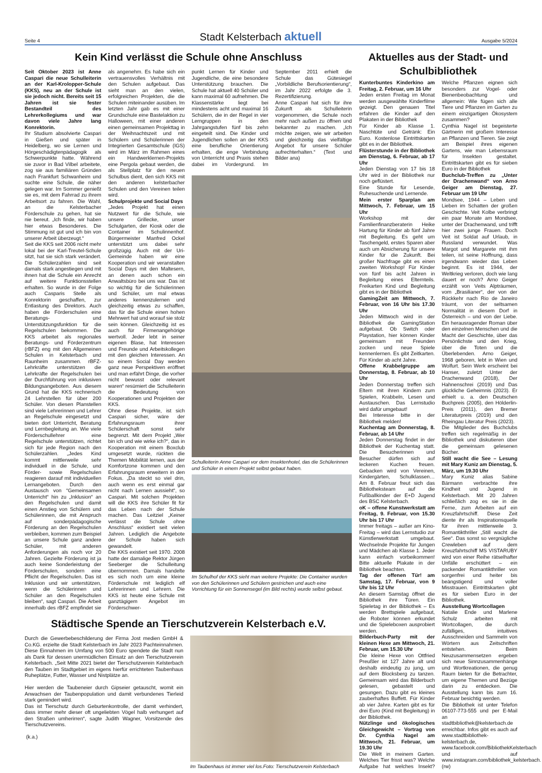Seite 4 Stadt Kelsterbach aktuell Ausgabe 5/2024
Kein Kind verlässt die Schule ohne Anschluss
Seit Oktober 2023 ist Anne Caspari die neue Schulleiterin an der Karl-Krolopper-Schule (KKS), neu an der Schule ist sie jedoch nicht. Bereits seit 15 Jahren ist sie fester Bestandteil des Lehrerkollegiums und war davon viele Jahre lang Konrektorin.
Ihr Studium absolvierte Caspari in Gießen und später in Heidelberg, wo sie Lernen und Hörgeschädigtenpädagogik als Schwerpunkte hatte. Während sie zuvor in Bad Vilbel arbeitete, zog sie aus familiären Gründen nach Frankfurt Schwanheim und suchte eine Schule, die näher gelegen war. Im Sommer genießt sie es, mit dem Fahrrad zu ihrem Arbeitsort zu fahren. Die Wahl, an die Kelsterbacher Förderschule zu gehen, hat sie nie bereut. „Ich finde, wir haben hier etwas Besonderes. Die Stimmung ist gut und ich bin von unserer Arbeit überzeugt.“
Seit die KKS seit 2006 nicht mehr lokal bei der Karl-Treutel-Schule sitzt, hat sie sich stark verändert. Die Schülerzahlen sind seit damals stark angestiegen und mit ihnen hat die Schule ein Anrecht auf weitere Funktionsstellen erhalten. So wurde in der Folge auch Casparis Stelle als Konrektorin geschaffen, zur Entlastung des Direktors. Auch haben die Förderschulen eine Beratungs- und Unterstützungsfunktion für die Regelschulen bekommen. Die KKS arbeitet als regionales Beratungs- und Förderzentrum (rBFZ) eng mit den Allgemeinen Schulen in Kelsterbach und Raunheim zusammen. rBFZ-Lehrkräfte unterstützen die Lehrkräfte der Regelschulen bei der Durchführung von inklusiven Bildungsangeboten. Aus diesem Grund hat die KKS rechnerisch 24 Lehrstellen für über 200 Schüler. Von diesen Planstellen sind viele Lehrerinnen und Lehrer an Regelschule eingesetzt und bieten dort Unterricht, Beratung und Lernbegleitung an. Wie viele Förderschullehrer eine Regelschule unterstützen, richtet sich für jede Region nach den Schülerzahlen. „Jedes Kind kommt mittlerweile sehr individuell in die Schule, und Förder- sowie Regelschulen reagieren darauf mit individuellen Lernangeboten. Durch den Austausch von “Gemeinsamen Unterricht“ hin zu „Inklusion“ an den Regelschulen und damit einen Anstieg von Schülern und Schülerinnen, die mit Anspruch auf sonderpädagogische Förderung an den Regelschulen verbleiben, kommen zum Beispiel an unsere Schule ganz andere Schüler, mit anderen Anforderungen als noch vor 20 Jahren. Gezielte Förderung ist ja auch keine Sonderleistung der Förderschulen, sondern eine Pflicht der Regelschulen. Das ist Inklusion und wir unterstützen, wenn die Schülerinnen und Schüler an den Regelschulen bleiben“, sagt Caspari. Die Arbeit innerhalb des rBFZ empfindet sie als angenehm. Es habe sich ein vertrauensvolles Verhältnis mit den Schulen aufgebaut. Das sieht man an den vielen, erfolgreichen Projekten, die die Schulen miteinander ausüben. Im letzten Jahr gab es mit einer Grundschule eine Bastelaktion zu Halloween, mit einer anderen einen gemeinsamen Projekttag in der Weihnachtszeit und mit Schülern und Schülerinnen der Integrierten Gesamtschule (IGS) wird im März im Rahmen eines ein Handwerklernen-Projekts eine Pergola gebaut werden, die als Stellplatz für den neuen Schulbus dient, den sich KKS mit den anderen kelsterbacher Schulen und den Vereinen teilen wird.
Schulprojekte und Social Days
„Jedes Projekt hat einen Nutzwert für die Schule, wie unsere Grillecke, unser Schulgarten, der Kiosk oder die Container im Schulinnenhof. Bürgermeister Manfred Ockel unterstützt uns dabei sehr großzügig. Auch mit der Uri-Gemeinde haben wir eine Kooperation und wir veranstalten Social Days mit den Maltesern, an denen auch schon ein Anwaltsbüro bei uns war. Das ist so wichtig für die Schülerinnen und Schüler, um mal etwas anderes kennenzulernen und gleichzeitig etwas zu schaffen, das für die Schule einen hohen Mehrwert hat und worauf sie stolz sein können. Gleichzeitig ist es auch für Firmenangehörige wertvoll. Jeder lebt in seiner eigenen Blase, hat Interessen und Freunde und Arbeitskollegen mit den gleichen Interessen. An so einem Social Day werden ganz neue Perspektiven eröffnet und man erfährt Dinge, die vorher nicht bewusst oder relevant waren“ resümiert die Schulleiterin die Bedeutung von Kooperationen und Projekten der KKS.
Ohne diese Projekte, ist sich Caspari sicher, wäre der Erfahrungsraum ihrer Schülerschaft sonst sehr begrenzt. Mit dem Projekt „Wer bin ich und wie wirke ich?“, das in Kooperation mit einem Boxclub umgesetzt wurde, rückten die Themen Mobilität lernen, aus der Komfortzone kommen und den Erfahrungsraum erweitern in den Fokus. „Da steckt so viel drin, auch wenn es erst einmal gar nicht nach Lernen aussieht“, so Caspari. Mit solchen Projekten will die KKS ihre Schüler fit für das Leben nach der Schule machen. Das Leitziel „Keiner verlässt die Schule ohne Anschluss“ existiert seit vielen Jahren. Lediglich die Angebote der Schule haben sich gewandelt.
Die KKS existiert seit 1970. 2008 hatte der damalige Rektor Jürgen Seeberger die Schulleitung übernommen. Damals handelte es sich noch um eine kleine Förderschule mit lediglich elf Lehrerinnen und Lehrern. Die KKS ist heute eine Schule mit ganztägigem Angebot im Förderschwer-
punkt Lernen für Kinder und Jugendliche, die eine besondere Unterstützung brauchen. Die Schule hat aktuell 40 Schüler und kann maximal 60 aufnehmen. Die Klassenstärke liegt bei mindestens acht und maximal 16 Schülern, die in der Regel in vier Lerngruppen in den Jahrgangstufen fünf bis zehn eingeteilt sind. Die Kinder und Jugendlichen sollen an der KKS eine berufliche Orientierung erhalten, die enge Verbindung von Unterricht und Praxis stehen dabei im Vordergrund. Im September 2011 erhielt die Schule das Gütesiegel „Vorbildliche Berufsorientierung“, im Jahr 2022 erfolgte die 3. Rezertifizierung.
Anne Caspari hat sich für ihre Zukunft als Schulleiterin vorgenommen, die Schule noch mehr nach außen zu öffnen und bekannter zu machen. „Ich möchte zeigen, wie wir arbeiten und gleichzeitig das vielfältige Angebot für unsere Schüler aufrechterhalten.“ (Text und Bilder ana)
Schulleiterin Anne Caspari vor dem Insektenhotel, das die Schülerinnen und Schüler in einem Projekt selbst gebaut haben.
Im Schulhof der KKS sieht man weitere Projekte: Die Container wurden von den Schülerinnen und Schülern gestrichen und auch eine Vorrichtung für ein Sonnensegel (im Bild rechts) wurde selbst gebaut.
Städtische Spende an Tierschutzverein Kelsterbach e.V.
Durch die Gewerbebeschilderung der Firma Jost medien GmbH & Co.KG. erzielte die Stadt Kelsterbach im Jahr 2023 Pachteinnahmen. Diese Einnahmen im Umfang von 500 Euro spendete die Stadt nun als Dank für dessen unermüdlichen Einsatz an den Tierschutzverein Kelsterbach. „Seit Mitte 2021 bietet der Tierschutzverein Kelsterbach den Tauben im Stadtgebiet im eigens hierfür errichteten Taubenhaus Ruheplätze, Futter, Wasser und Nistplätze an.
Hier werden die Taubeneier durch Gipseier getauscht, womit ein Anwachsen der Taubenpopulation und damit verbundenes Tierleid stark gemindert wird.
Das ist Tierschutz durch Geburtenkontrolle, der damit verhindert, dass immer mehr dieser oft ungeliebten Vögel halb verhungert auf den Straßen umherirren“, sagte Judith Wagner, Vorsitzende des Tierschutzvereins.
(k.a.)
Im Taubenhaus ist immer viel los.Foto: Tierschutzverein Kelsterbach
Aktuelles aus der Stadt- und Schulbibliothek
Kunterbuntes Kinderkino am Freitag, 2. Februar, um 16 Uhr
Jeden ersten Freitag im Monat werden ausgewählte Kinderfilme gezeigt. Den genauen Titel erfahren die Kinder auf den Plakaten in der Bibliothek
Für Kinder ab Klasse 1. Naschtüte und Getränk: Ein Euro. Kostenlose Eintrittskarten gibt es in der Bibliothek.
Flüsterstunde in der Bibliothek am Dienstag, 6. Februar, ab 17 Uhr
Jeden Dienstag von 17 bis 18 Uhr wird in der Bibliothek nur noch geflüstert.
Eine Stunde für Lesende, Ruhesuchende und Lernende.
Mein erster Sparplan am Mittwoch, 7. Februar, um 15 Uhr
Workshop mit der Familienfinanzberaterin Heike Hartung für Kinder ab fünf Jahre mit Begleitung. Es geht um Taschengeld, erstes Sparen aber auch um Absicherung für unsere Kinder für die Zukunft. Bei großer Nachfrage gibt es einen zweiten Workshop! Für Kinder von fünf bis acht Jahren in Begleitung eines Elternteils. Freikarten Kind und Begleitung gibt es in der Bibliothek
GamingZeit am Mittwoch, 7. Februar, von 16 Uhr bis 17.30 Uhr
Jeden Mittwoch wird in der Bibliothek die GamingStation aufgebaut. Ob Switch oder Playstation, hier können Kinder gemeinsam mit Freunden zocken und neue Spiele kennenlernen. Es gibt Zeitkarten. Für Kinder ab acht Jahre.
Offene Krabbelgruppe am Donnerstag, 8. Februar, ab 10 Uhr
Jeden Donnerstag treffen sich Eltern mit ihren Kindern zum Spielen, Krabbeln, Lesen und Austauschen. Das Lernstudio wird dafür umgebaut!
Bei Interesse bitte in der Bibliothek melden!
Kuchentag am Donnerstag, 8. Februar, ab 14 Uhr
Jeden Donnerstag findet in der Bibliothek der Kuchentag statt. Die Besucherinnen und Besucher dürfen sich auf leckeren Kuchen freuen. Gebacken wird von Vereinen, Kindergärten, Schulklassen… Am 8. Februar freut sich das Bibliotheksteam auf die Fußballkinder der E+D Jugend des BSC Kelsterbach.
oK – offene Kunstwerkstatt am Freitag, 9. Februar, von 15.30 Uhr bis 17 Uhr
Immer freitags – außer am Kino-Freitag – wird das Lernstudio zur Künstlerwerkstatt umgebaut. Wechselnde Projekte für Jungen und Mädchen ab Klasse 1. Jeder kann einfach vorbeikommen! Bitte aktuelle Plakate in der Bibliothek beachten.
Tag der offenen Tür! am Samstag, 17. Februar, von 9 Uhr bis 12 Uhr
An diesem Samstag öffnet die Bibliothek ihre Türen. Ein Spieletag in der Bibliothek – Es werden Brettspiele aufgebaut, die Roboter können erkundet und die Spieleboxen ausprobiert werden.
Bilderbuch-Party mit der kleinen Hexe am Mittwoch, 21. Februar, um 15.30 Uhr
Die kleine Hexe von Ottfried Preußler ist 127 Jahre alt und deshalb eindeutig zu jung, um auf dem Blocksberg zu tanzen. Gemeinsam wird das Bilderbuch gelesen, gebastelt und gesungen. Dazu gibt es kleines zauberhaftes Buffett. Für Kinder ab vier Jahre. Karten gibt es für drei Euro (Kind mit Begleitung) in der Bibliothek.
Nützlinge und ökologisches Gleichgewicht – Vortrag von Dr. Cynthia Nagel am Mittwoch, 21. Februar, um 19.30 Uhr
Die Welt in meinem Garten. Welches Tier frisst was? Welche Aufgabe hat welches Insekt? Welche Pflanzen eignen sich besonders zur Vogel- oder Bienenbeobachtung und allgemein: Wie fügen sich alle Tiere und Pflanzen im Garten zu einem einzigartigen Ökosystem zusammen?
Cynthia Nagel ist begeisterte Gärtnerin mit großem Interesse an Pflanzen und Tieren. Sie zeigt am Beispiel ihres eigenen Gartens, wie man Lebensraum für Insekten gestaltet. Eintrittskarten gibt es für sieben Euro in der Bibliothek
Buchclub-Treffen zu „Unter der Drachenwand“ von Arno Geiger am Dienstag, 27. Februar um 19 Uhr
Mondsee, 1944 – Leben und Lieben im Schatten der großen Geschichte. Veit Kolbe verbringt ein paar Monate am Mondsee, unter der Drachenwand, und trifft hier zwei junge Frauen. Doch Veit ist Soldat auf Urlaub, in Russland verwundet. Was Margot und Margarete mit ihm teilen, ist seine Hoffnung, dass irgendwann wieder das Leben beginnt. Es ist 1944, der Weltkrieg verloren, doch wie lang dauert er noch? Arno Geiger erzählt von Veits Alpträumen, vom „Brasilianer“, der von der Rückkehr nach Rio de Janeiro träumt, von der seltsamen Normalität in diesem Dorf in Österreich – und von der Liebe. Ein herausragender Roman über den einzelnen Menschen und die Macht der Geschichte, über das Persönlichste und den Krieg, über die Toten und die Überlebenden. Arno Geiger, 1968 geboren, lebt in Wien und Wolfurt. Sein Werk erscheint bei Hanser, zuletzt Unter der Drachenwand (2018), Der Hahnenschrei (2019) und Das glückliche Geheimnis (2023). Er erhielt u. a. den Deutschen Buchpreis (2005), den Hölderlin-Preis (2011), den Bremer Literaturpreis (2019) und den Rheingau Literatur Preis (2023).
Die Mitglieder des Buchclubs treffen sich regelmäßig in der Bibliothek und diskutieren über die gemeinsam gelesenen Bücher.
Still wacht die See – Lesung mit Mary Kuniz am Dienstag, 5. März, um 19.30 Uhr
Mary Kuniz alias Sabine Bärmann verbrachte ihre Kindheit und Jugend in Kelsterbach. Mit 20 Jahren schließlich zog es sie in die Ferne, zum Arbeiten auf ein Kreuzfahrtschiff. Diese Zeit diente ihr als Inspirationsquelle für ihren mittlerweile 3. Romantikthriller „Still wacht die See“. Das sonst so vergnügliche Crewleben auf dem Kreuzfahrtschiff MS VISTARUBY wird von einer Reihe rätselhafter Unfälle erschüttert – ein packender Romantikthriller von sorgenfrei und heiter bis beängstigend und voller Misstrauen. Eintrittskarten gibt es für sieben Euro in der Bibliothek.
Ausstellung Wortcollagen
Natalie Ende und Marlene Schulz arbeiten mit Wortcollagen, die durch zufälliges, intuitives Ausschneiden und Sammeln von Wörtern aus Zeitschriften entstehen. Beim Neuzusammensetzen ergeben sich neue Sinnzusammenhänge und Wortkreationen, die genug Raum bieten für die Betrachter, um eigene Themen und Bezüge darin zu entdecken. Die Ausstellung kann bis zum 16. Februar besichtig werden.
Die Bibliothek ist unter Telefon 06107-773-555 und per E-Mail an stadtbibliothek@kelsterbach.de erreichbar. Infos gibt es auch auf www.stadtbibliothek-kelsterbach.de, www.facebook.com/BibliothekKelsterbach und auf www.instagram.com/bibliothek_kelsterbach. (rw)